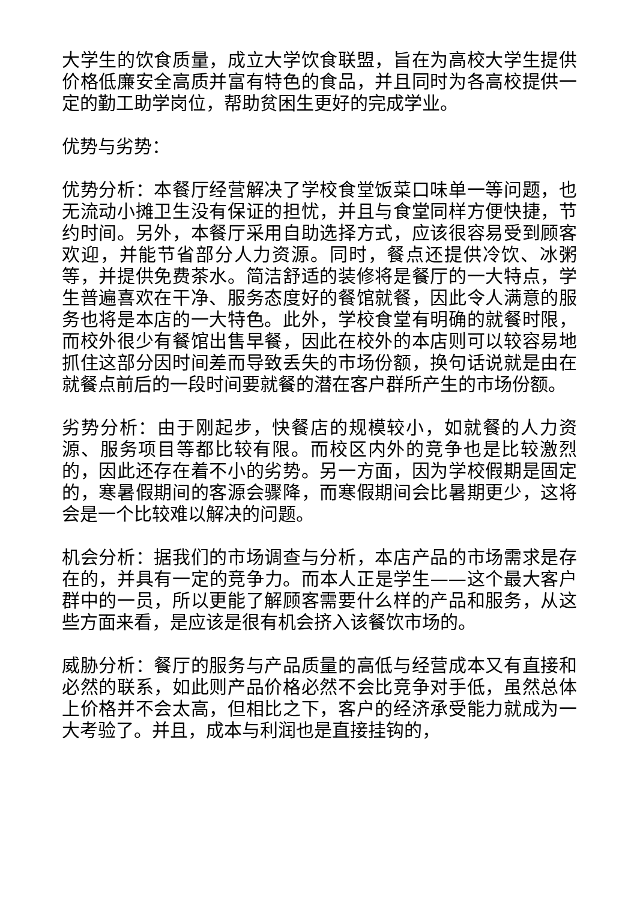大学生的饮食质量，成立大学饮食联盟，旨在为高校大学生提供价格低廉安全高质并富有特色的食品，并且同时为各高校提供一定的勤工助学岗位，帮助贫困生更好的完成学业。
优势与劣势：
优势分析：本餐厅经营解决了学校食堂饭菜口味单一等问题，也无流动小摊卫生没有保证的担忧，并且与食堂同样方便快捷，节约时间。另外，本餐厅采用自助选择方式，应该很容易受到顾客欢迎，并能节省部分人力资源。同时，餐点还提供冷饮、冰粥等，并提供免费茶水。简洁舒适的装修将是餐厅的一大特点，学生普遍喜欢在干净、服务态度好的餐馆就餐，因此令人满意的服务也将是本店的一大特色。此外，学校食堂有明确的就餐时限，而校外很少有餐馆出售早餐，因此在校外的本店则可以较容易地抓住这部分因时间差而导致丢失的市场份额，换句话说就是由在就餐点前后的一段时间要就餐的潜在客户群所产生的市场份额。
劣势分析：由于刚起步，快餐店的规模较小，如就餐的人力资源、服务项目等都比较有限。而校区内外的竞争也是比较激烈的，因此还存在着不小的劣势。另一方面，因为学校假期是固定的，寒暑假期间的客源会骤降，而寒假期间会比暑期更少，这将会是一个比较难以解决的问题。
机会分析：据我们的市场调查与分析，本店产品的市场需求是存在的，并具有一定的竞争力。而本人正是学生——这个最大客户群中的一员，所以更能了解顾客需要什么样的产品和服务，从这些方面来看，是应该是很有机会挤入该餐饮市场的。
威胁分析：餐厅的服务与产品质量的高低与经营成本又有直接和必然的联系，如此则产品价格必然不会比竞争对手低，虽然总体上价格并不会太高，但相比之下，客户的经济承受能力就成为一大考验了。并且，成本与利润也是直接挂钩的，